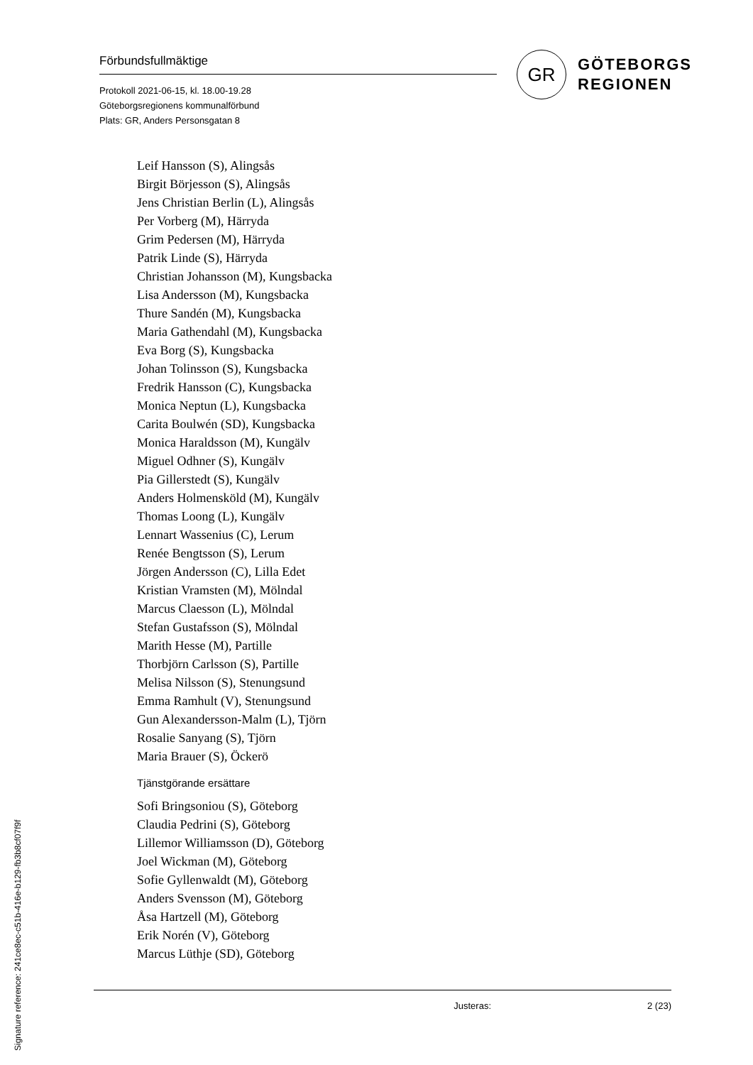Förbundsfullmäktige
Protokoll 2021-06-15, kl. 18.00-19.28
Göteborgsregionens kommunalförbund
Plats: GR, Anders Personsgatan 8
GR
GÖTEBORGS
REGIONEN
Leif Hansson (S), Alingsås
Birgit Börjesson (S), Alingsås
Jens Christian Berlin (L), Alingsås
Per Vorberg (M), Härryda
Grim Pedersen (M), Härryda
Patrik Linde (S), Härryda
Christian Johansson (M), Kungsbacka
Lisa Andersson (M), Kungsbacka
Thure Sandén (M), Kungsbacka
Maria Gathendahl (M), Kungsbacka
Eva Borg (S), Kungsbacka
Johan Tolinsson (S), Kungsbacka
Fredrik Hansson (C), Kungsbacka
Monica Neptun (L), Kungsbacka
Carita Boulwén (SD), Kungsbacka
Monica Haraldsson (M), Kungälv
Miguel Odhner (S), Kungälv
Pia Gillerstedt (S), Kungälv
Anders Holmensköld (M), Kungälv
Thomas Loong (L), Kungälv
Lennart Wassenius (C), Lerum
Renée Bengtsson (S), Lerum
Jörgen Andersson (C), Lilla Edet
Kristian Vramsten (M), Mölndal
Marcus Claesson (L), Mölndal
Stefan Gustafsson (S), Mölndal
Marith Hesse (M), Partille
Thorbjörn Carlsson (S), Partille
Melisa Nilsson (S), Stenungsund
Emma Ramhult (V), Stenungsund
Gun Alexandersson-Malm (L), Tjörn
Rosalie Sanyang (S), Tjörn
Maria Brauer (S), Öckerö
Tjänstgörande ersättare
Sofi Bringsoniou (S), Göteborg
Claudia Pedrini (S), Göteborg
Lillemor Williamsson (D), Göteborg
Joel Wickman (M), Göteborg
Sofie Gyllenwaldt (M), Göteborg
Anders Svensson (M), Göteborg
Åsa Hartzell (M), Göteborg
Erik Norén (V), Göteborg
Marcus Lüthje (SD), Göteborg
Justeras: 2 (23)
Signature reference: 241ce8ec-c51b-416e-b129-fb3b8cf07f9f